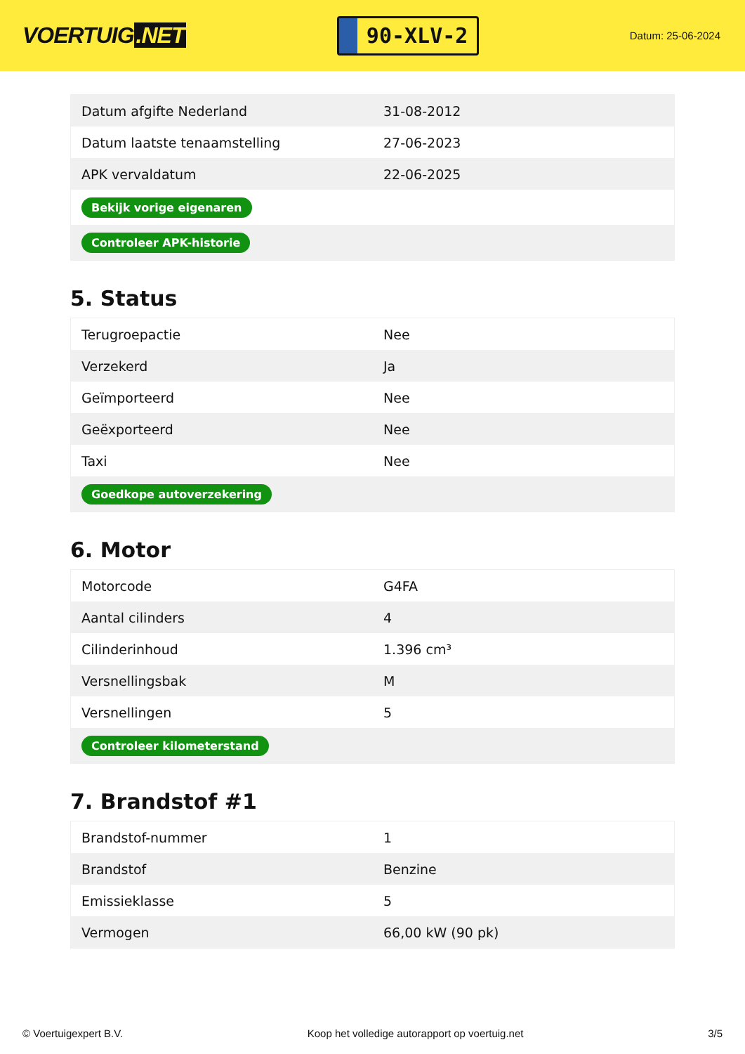VOERTUIG.NET
90-XLV-2
Datum: 25-06-2024
| Datum afgifte Nederland | 31-08-2012 |
| Datum laatste tenaamstelling | 27-06-2023 |
| APK vervaldatum | 22-06-2025 |
| Bekijk vorige eigenaren | |
| Controleer APK-historie | |
5. Status
| Terugroepactie | Nee |
| Verzekerd | Ja |
| Geïmporteerd | Nee |
| Geëxporteerd | Nee |
| Taxi | Nee |
| Goedkope autoverzekering | |
6. Motor
| Motorcode | G4FA |
| Aantal cilinders | 4 |
| Cilinderinhoud | 1.396 cm³ |
| Versnellingsbak | M |
| Versnellingen | 5 |
| Controleer kilometerstand | |
7. Brandstof #1
| Brandstof-nummer | 1 |
| Brandstof | Benzine |
| Emissieklasse | 5 |
| Vermogen | 66,00 kW (90 pk) |
© Voertuigexpert B.V. Koop het volledige autorapport op voertuig.net 3/5